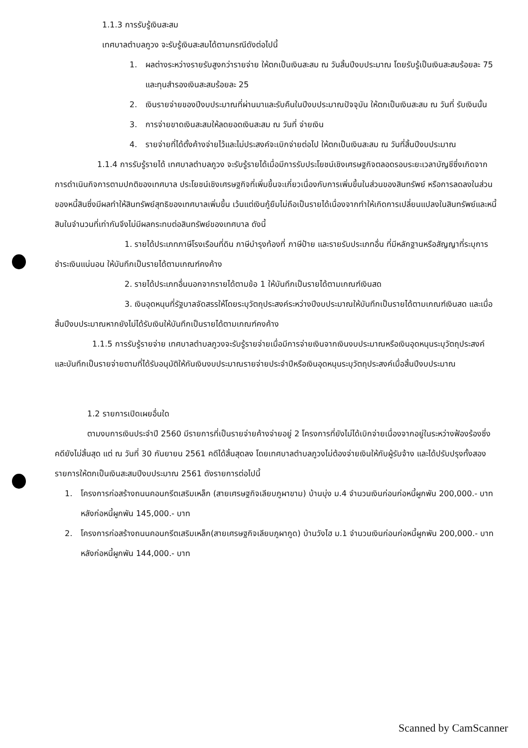1.1.3 การรับรู้เงินสะสม
เทศบาลตำบลภูวง จะรับรู้เงินสะสมได้ตามกรณีดังต่อไปนี้
1. ผลต่างระหว่างรายรับสูงกว่ารายจ่าย ให้ตกเป็นเงินสะสม ณ วันสิ้นปีงบประมาณ โดยรับรู้เป็นเงินสะสมร้อยละ 75 และทุนสำรองเงินสะสมร้อยละ 25
2. เงินรายจ่ายของปีงบประมาณที่ผ่านมาและรับคืนในปีงบประมาณปัจจุบัน ให้ตกเป็นเงินสะสม ณ วันที่ รับเงินนั้น
3. การจ่ายขาดเงินสะสมให้ลดยอดเงินสะสม ณ วันที่ จ่ายเงิน
4. รายจ่ายที่ได้ตั้งค้างจ่ายไว้และไม่ประสงค์จะเบิกจ่ายต่อไป ให้ตกเป็นเงินสะสม ณ วันที่สิ้นปีงบประมาณ
1.1.4 การรับรู้รายได้ เทศบาลตำบลภูวง จะรับรู้รายได้เมื่อมีการรับประโยชน์เชิงเศรษฐกิจตลอดรอบระยะเวลาบัญชีซึ่งเกิดจากการดำเนินกิจการตามปกติของเทศบาล ประโยชน์เชิงเศรษฐกิจที่เพิ่มขึ้นจะเกี่ยวเนื่องกับการเพิ่มขึ้นในส่วนของสินทรัพย์ หรือการลดลงในส่วนของหนี้สินซึ่งมีผลทำให้สินทรัพย์สุทธิของเทศบาลเพิ่มขึ้น เว้นแต่เงินกู้ยืมไม่ถือเป็นรายได้เนื่องจากทำให้เกิดการเปลี่ยนแปลงในสินทรัพย์และหนี้สินในจำนวนที่เท่ากันจึงไม่มีผลกระทบต่อสินทรัพย์ของเทศบาล ดังนี้
1. รายได้ประเภทภาษีโรงเรือนที่ดิน ภาษีบำรุงท้องที่ ภาษีป้าย และรายรับประเภทอื่น ที่มีหลักฐานหรือสัญญาที่ระบุการชำระเงินแน่นอน ให้บันทึกเป็นรายได้ตามเกณฑ์คงค้าง
2. รายได้ประเภทอื่นนอกจากรายได้ตามข้อ 1 ให้บันทึกเป็นรายได้ตามเกณฑ์เงินสด
3. เงินอุดหนุนที่รัฐบาลจัดสรรให้โดยระบุวัตถุประสงค์ระหว่างปีงบประมาณให้บันทึกเป็นรายได้ตามเกณฑ์เงินสด และเมื่อสิ้นปีงบประมาณหากยังไม่ได้รับเงินให้บันทึกเป็นรายได้ตามเกณฑ์คงค้าง
1.1.5 การรับรู้รายจ่าย เทศบาลตำบลภูวงจะรับรู้รายจ่ายเมื่อมีการจ่ายเงินจากเงินงบประมาณหรือเงินอุดหนุนระบุวัตถุประสงค์ และบันทึกเป็นรายจ่ายตามที่ได้รับอนุมัติให้กันเงินงบประมาณรายจ่ายประจำปีหรือเงินอุดหนุนระบุวัตถุประสงค์เมื่อสิ้นปีงบประมาณ
1.2 รายการเปิดเผยอื่นใด
ตามงบการเงินประจำปี 2560 มีรายการที่เป็นรายจ่ายค้างจ่ายอยู่ 2 โครงการที่ยังไม่ได้เบิกจ่ายเนื่องจากอยู่ในระหว่างฟ้องร้องซึ่งคดียังไม่สิ้นสุด แต่ ณ วันที่ 30 กันยายน 2561 คดีได้สิ้นสุดลง โดยเทศบาลตำบลภูวงไม่ต้องจ่ายเงินให้กับผู้รับจ้าง และได้ปรับปรุงทั้งสองรายการให้ตกเป็นเงินสะสมปีงบประมาณ 2561 ดังรายการต่อไปนี้
1. โครงการก่อสร้างถนนคอนกรีตเสริมเหล็ก (สายเศรษฐกิจเลียบภูผาขาม) บ้านบุ่ง ม.4 จำนวนเงินก่อนก่อหนี้ผูกพัน 200,000.- บาท หลังก่อหนี้ผูกพัน 145,000.- บาท
2. โครงการก่อสร้างถนนคอนกรีตเสริมเหล็ก(สายเศรษฐกิจเลียบภูผากูด) บ้านวังไฮ ม.1 จำนวนเงินก่อนก่อหนี้ผูกพัน 200,000.- บาท หลังก่อหนี้ผูกพัน 144,000.- บาท
Scanned by CamScanner